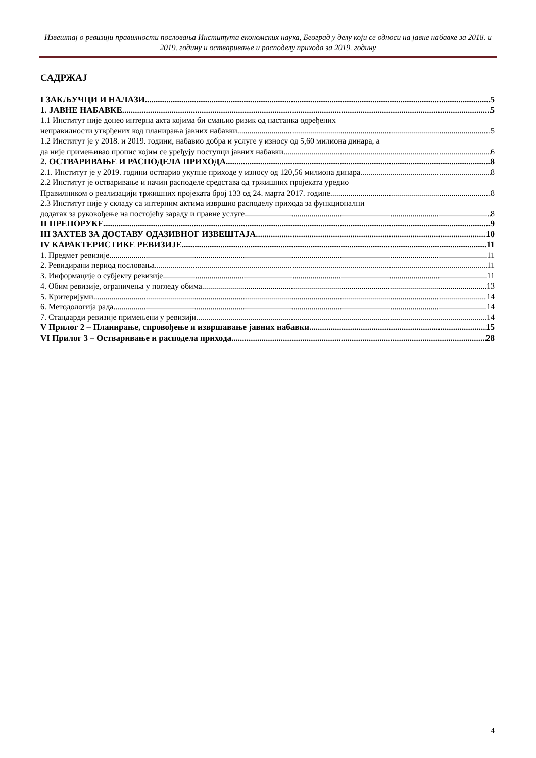Извештај о ревизији правилности пословања Института економских наука, Београд у делу који се односи на јавне набавке за 2018. и 2019. годину и остваривање и расподелу прихода за 2019. годину
САДРЖАЈ
I ЗАКЉУЧЦИ И НАЛАЗИ 5
1. ЈАВНЕ НАБАВКЕ 5
1.1 Институт није донео интерна акта којима би смањио ризик од настанка одређених
неправилности утврђених код планирања јавних набавки 5
1.2 Институт је у 2018. и 2019. години, набавио добра и услуге у износу од 5,60 милиона динара, а
да није примењивао пропис којим се уређују поступци јавних набавки 6
2. ОСТВАРИВАЊЕ И РАСПОДЕЛА ПРИХОДА 8
2.1. Институт је у 2019. години остварио укупне приходе у износу од 120,56 милиона динара 8
2.2 Институт је остваривање и начин расподеле средстава од тржишних пројеката уредио
Правилником о реализацији тржишних пројеката број 133 од 24. марта 2017. године 8
2.3 Институт није у складу са интерним актима извршио расподелу прихода за функционални
додатак за руковођење на постојећу зараду и правне услуге. 8
II ПРЕПОРУКЕ 9
III ЗАХТЕВ ЗА ДОСТАВУ ОДАЗИВНОГ ИЗВЕШТАЈА 10
IV КАРАКТЕРИСТИКЕ РЕВИЗИЈЕ 11
1. Предмет ревизије 11
2. Ревидирани период пословања 11
3. Информације о субјекту ревизије 11
4. Обим ревизије, ограничења у погледу обима 13
5. Критеријуми 14
6. Методологија рада 14
7. Стандарди ревизије примењени у ревизији 14
V Прилог 2 – Планирање, спровођење и извршавање јавних набавки 15
VI Прилог 3 – Остваривање и расподела прихода 28
4